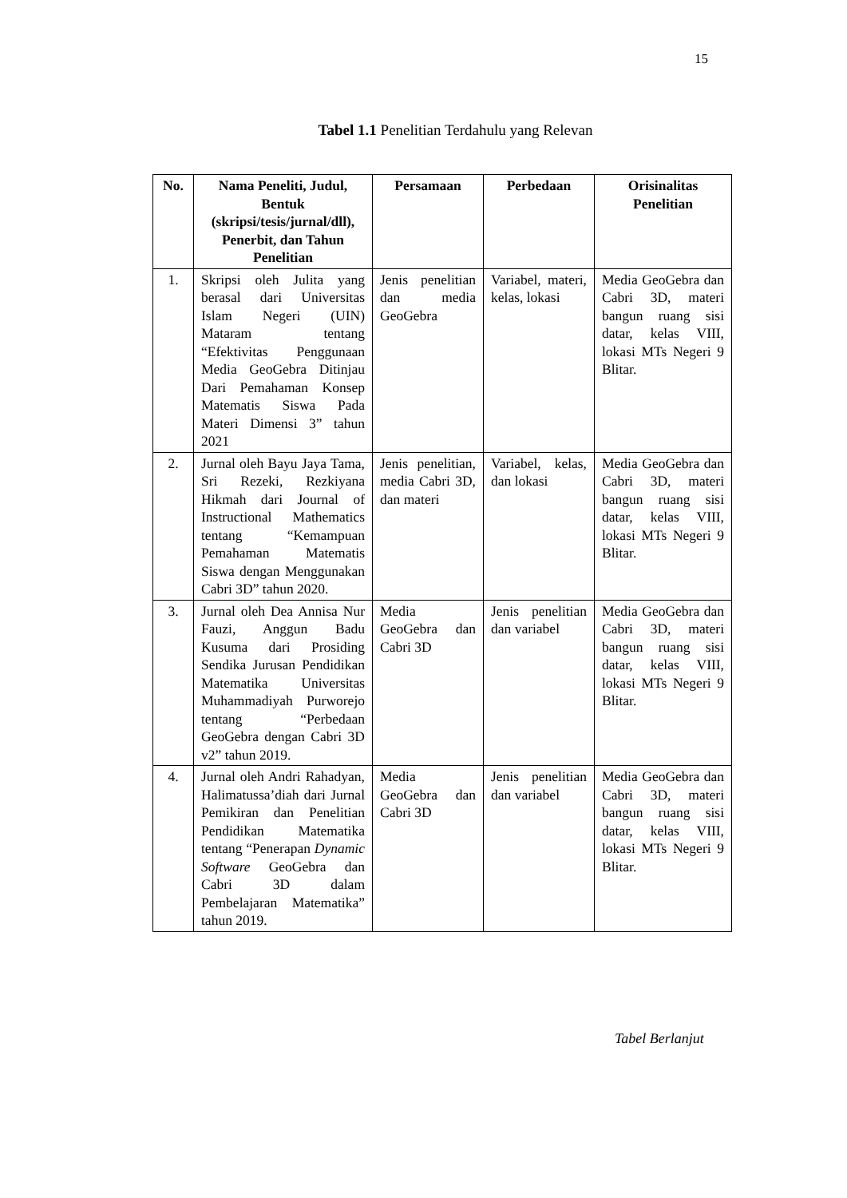15
Tabel 1.1 Penelitian Terdahulu yang Relevan
| No. | Nama Peneliti, Judul, Bentuk (skripsi/tesis/jurnal/dll), Penerbit, dan Tahun Penelitian | Persamaan | Perbedaan | Orisinalitas Penelitian |
| --- | --- | --- | --- | --- |
| 1. | Skripsi oleh Julita yang berasal dari Universitas Islam Negeri (UIN) Mataram tentang “Efektivitas Penggunaan Media GeoGebra Ditinjau Dari Pemahaman Konsep Matematis Siswa Pada Materi Dimensi 3” tahun 2021 | Jenis penelitian dan media GeoGebra | Variabel, materi, kelas, lokasi | Media GeoGebra dan Cabri 3D, materi bangun ruang sisi datar, kelas VIII, lokasi MTs Negeri 9 Blitar. |
| 2. | Jurnal oleh Bayu Jaya Tama, Sri Rezeki, Rezkiyana Hikmah dari Journal of Instructional Mathematics tentang “Kemampuan Pemahaman Matematis Siswa dengan Menggunakan Cabri 3D” tahun 2020. | Jenis penelitian, media Cabri 3D, dan materi | Variabel, kelas, dan lokasi | Media GeoGebra dan Cabri 3D, materi bangun ruang sisi datar, kelas VIII, lokasi MTs Negeri 9 Blitar. |
| 3. | Jurnal oleh Dea Annisa Nur Fauzi, Anggun Badu Kusuma dari Prosiding Sendika Jurusan Pendidikan Matematika Universitas Muhammadiyah Purworejo tentang “Perbedaan GeoGebra dengan Cabri 3D v2” tahun 2019. | Media GeoGebra dan Cabri 3D | Jenis penelitian dan variabel | Media GeoGebra dan Cabri 3D, materi bangun ruang sisi datar, kelas VIII, lokasi MTs Negeri 9 Blitar. |
| 4. | Jurnal oleh Andri Rahadyan, Halimatussa’diah dari Jurnal Pemikiran dan Penelitian Pendidikan Matematika tentang “Penerapan Dynamic Software GeoGebra dan Cabri 3D dalam Pembelajaran Matematika” tahun 2019. | Media GeoGebra dan Cabri 3D | Jenis penelitian dan variabel | Media GeoGebra dan Cabri 3D, materi bangun ruang sisi datar, kelas VIII, lokasi MTs Negeri 9 Blitar. |
Tabel Berlanjut